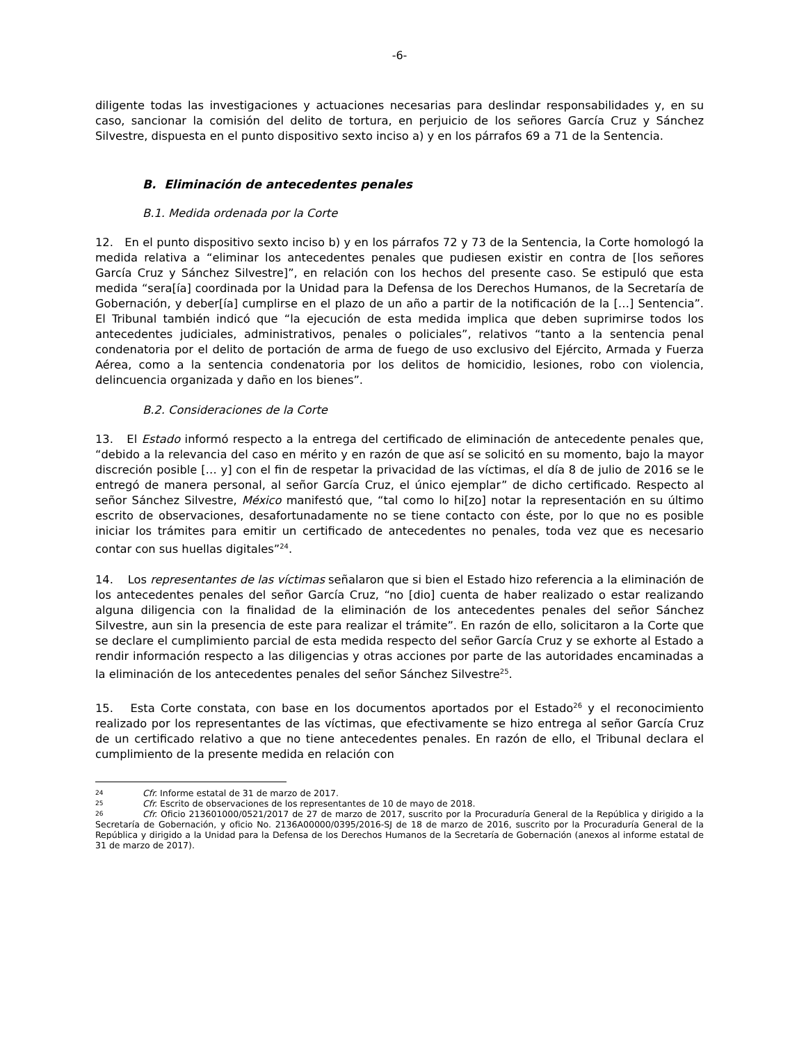-6-
diligente todas las investigaciones y actuaciones necesarias para deslindar responsabilidades y, en su caso, sancionar la comisión del delito de tortura, en perjuicio de los señores García Cruz y Sánchez Silvestre, dispuesta en el punto dispositivo sexto inciso a) y en los párrafos 69 a 71 de la Sentencia.
B. Eliminación de antecedentes penales
B.1. Medida ordenada por la Corte
12. En el punto dispositivo sexto inciso b) y en los párrafos 72 y 73 de la Sentencia, la Corte homologó la medida relativa a “eliminar los antecedentes penales que pudiesen existir en contra de [los señores García Cruz y Sánchez Silvestre]”, en relación con los hechos del presente caso. Se estipuló que esta medida “sera[ía] coordinada por la Unidad para la Defensa de los Derechos Humanos, de la Secretaría de Gobernación, y deber[ía] cumplirse en el plazo de un año a partir de la notificación de la […] Sentencia”. El Tribunal también indicó que “la ejecución de esta medida implica que deben suprimirse todos los antecedentes judiciales, administrativos, penales o policiales”, relativos “tanto a la sentencia penal condenatoria por el delito de portación de arma de fuego de uso exclusivo del Ejército, Armada y Fuerza Aérea, como a la sentencia condenatoria por los delitos de homicidio, lesiones, robo con violencia, delincuencia organizada y daño en los bienes”.
B.2. Consideraciones de la Corte
13. El Estado informó respecto a la entrega del certificado de eliminación de antecedente penales que, “debido a la relevancia del caso en mérito y en razón de que así se solicitó en su momento, bajo la mayor discreción posible [… y] con el fin de respetar la privacidad de las víctimas, el día 8 de julio de 2016 se le entregó de manera personal, al señor García Cruz, el único ejemplar” de dicho certificado. Respecto al señor Sánchez Silvestre, México manifestó que, “tal como lo hi[zo] notar la representación en su último escrito de observaciones, desafortunadamente no se tiene contacto con éste, por lo que no es posible iniciar los trámites para emitir un certificado de antecedentes no penales, toda vez que es necesario contar con sus huellas digitales”<sup>24</sup>.
14. Los representantes de las víctimas señalaron que si bien el Estado hizo referencia a la eliminación de los antecedentes penales del señor García Cruz, “no [dio] cuenta de haber realizado o estar realizando alguna diligencia con la finalidad de la eliminación de los antecedentes penales del señor Sánchez Silvestre, aun sin la presencia de este para realizar el trámite”. En razón de ello, solicitaron a la Corte que se declare el cumplimiento parcial de esta medida respecto del señor García Cruz y se exhorte al Estado a rendir información respecto a las diligencias y otras acciones por parte de las autoridades encaminadas a la eliminación de los antecedentes penales del señor Sánchez Silvestre<sup>25</sup>.
15. Esta Corte constata, con base en los documentos aportados por el Estado<sup>26</sup> y el reconocimiento realizado por los representantes de las víctimas, que efectivamente se hizo entrega al señor García Cruz de un certificado relativo a que no tiene antecedentes penales. En razón de ello, el Tribunal declara el cumplimiento de la presente medida en relación con
24 Cfr. Informe estatal de 31 de marzo de 2017.
25 Cfr. Escrito de observaciones de los representantes de 10 de mayo de 2018.
26 Cfr. Oficio 213601000/0521/2017 de 27 de marzo de 2017, suscrito por la Procuraduría General de la República y dirigido a la Secretaría de Gobernación, y oficio No. 2136A00000/0395/2016-SJ de 18 de marzo de 2016, suscrito por la Procuraduría General de la República y dirigido a la Unidad para la Defensa de los Derechos Humanos de la Secretaría de Gobernación (anexos al informe estatal de 31 de marzo de 2017).